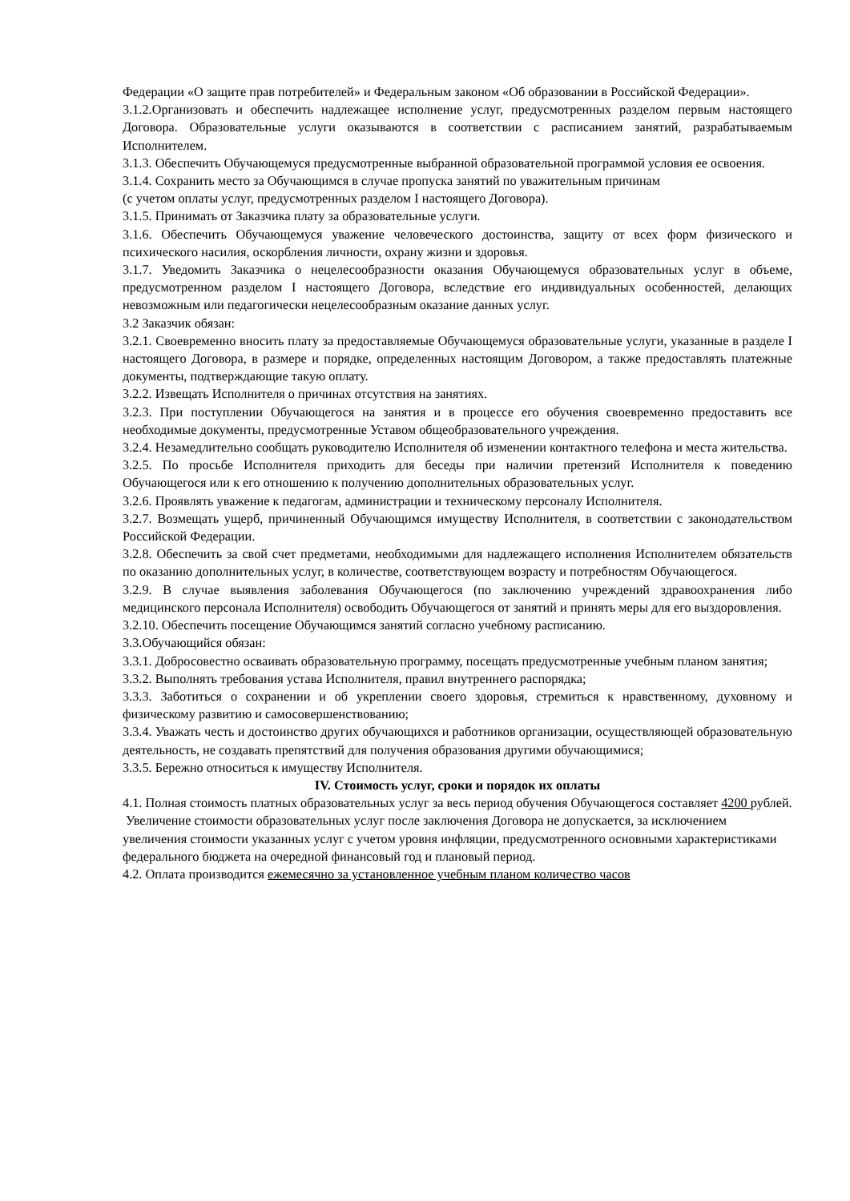Федерации «О защите прав потребителей» и Федеральным законом «Об образовании в Российской Федерации».
3.1.2.Организовать и обеспечить надлежащее исполнение услуг, предусмотренных разделом первым настоящего Договора. Образовательные услуги оказываются в соответствии с расписанием занятий, разрабатываемым Исполнителем.
3.1.3. Обеспечить Обучающемуся предусмотренные выбранной образовательной программой условия ее освоения.
3.1.4. Сохранить место за Обучающимся в случае пропуска занятий по уважительным причинам
(с учетом оплаты услуг, предусмотренных разделом I настоящего Договора).
3.1.5. Принимать от Заказчика плату за образовательные услуги.
3.1.6. Обеспечить Обучающемуся уважение человеческого достоинства, защиту от всех форм физического и психического насилия, оскорбления личности, охрану жизни и здоровья.
3.1.7. Уведомить Заказчика о нецелесообразности оказания Обучающемуся образовательных услуг в объеме, предусмотренном разделом I настоящего Договора, вследствие его индивидуальных особенностей, делающих невозможным или педагогически нецелесообразным оказание данных услуг.
3.2 Заказчик обязан:
3.2.1. Своевременно вносить плату за предоставляемые Обучающемуся образовательные услуги, указанные в разделе I настоящего Договора, в размере и порядке, определенных настоящим Договором, а также предоставлять платежные документы, подтверждающие такую оплату.
3.2.2. Извещать Исполнителя о причинах отсутствия на занятиях.
3.2.3. При поступлении Обучающегося на занятия и в процессе его обучения своевременно предоставить все необходимые документы, предусмотренные Уставом общеобразовательного учреждения.
3.2.4. Незамедлительно сообщать руководителю Исполнителя об изменении контактного телефона и места жительства.
3.2.5. По просьбе Исполнителя приходить для беседы при наличии претензий Исполнителя к поведению Обучающегося или к его отношению к получению дополнительных образовательных услуг.
3.2.6. Проявлять уважение к педагогам, администрации и техническому персоналу Исполнителя.
3.2.7. Возмещать ущерб, причиненный Обучающимся имуществу Исполнителя, в соответствии с законодательством Российской Федерации.
3.2.8. Обеспечить за свой счет предметами, необходимыми для надлежащего исполнения Исполнителем обязательств по оказанию дополнительных услуг, в количестве, соответствующем возрасту и потребностям Обучающегося.
3.2.9. В случае выявления заболевания Обучающегося (по заключению учреждений здравоохранения либо медицинского персонала Исполнителя) освободить Обучающегося от занятий и принять меры для его выздоровления.
3.2.10. Обеспечить посещение Обучающимся занятий согласно учебному расписанию.
3.3.Обучающийся обязан:
3.3.1. Добросовестно осваивать образовательную программу, посещать предусмотренные учебным планом занятия;
3.3.2. Выполнять требования устава Исполнителя, правил внутреннего распорядка;
3.3.3. Заботиться о сохранении и об укреплении своего здоровья, стремиться к нравственному, духовному и физическому развитию и самосовершенствованию;
3.3.4. Уважать честь и достоинство других обучающихся и работников организации, осуществляющей образовательную деятельность, не создавать препятствий для получения образования другими обучающимися;
3.3.5. Бережно относиться к имуществу Исполнителя.
IV. Стоимость услуг, сроки и порядок их оплаты
4.1. Полная стоимость платных образовательных услуг за весь период обучения Обучающегося составляет 4200 рублей.
Увеличение стоимости образовательных услуг после заключения Договора не допускается, за исключением увеличения стоимости указанных услуг с учетом уровня инфляции, предусмотренного основными характеристиками федерального бюджета на очередной финансовый год и плановый период.
4.2. Оплата производится ежемесячно за установленное учебным планом количество часов